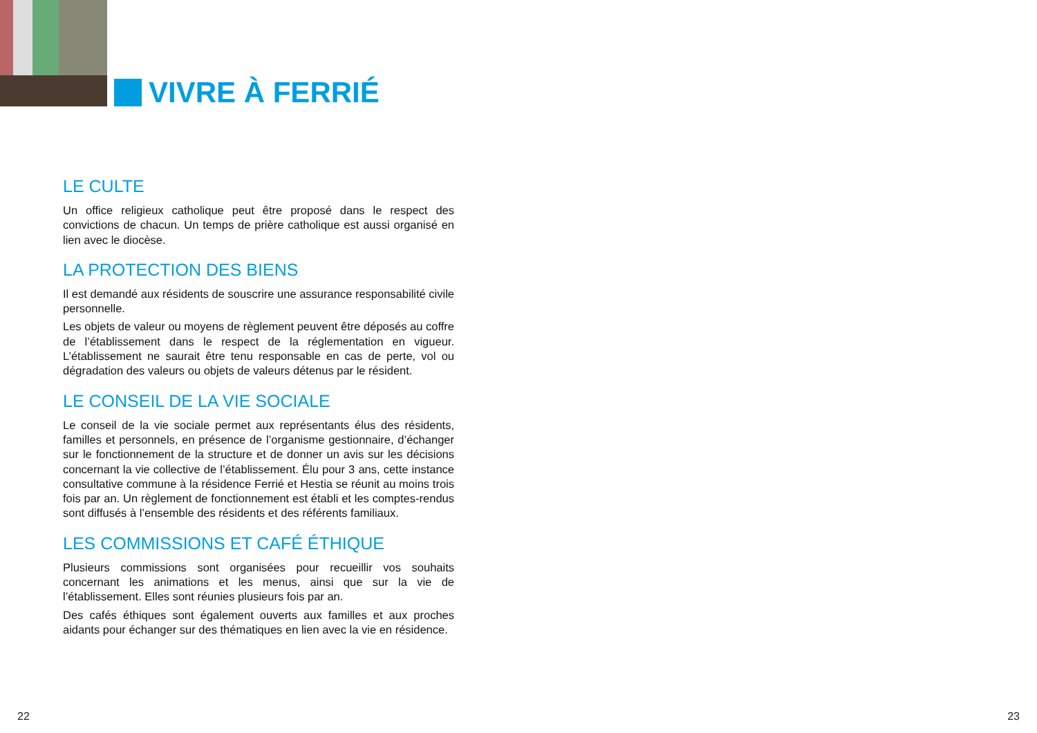VIVRE À FERRIÉ
LE CULTE
Un office religieux catholique peut être proposé dans le respect des convictions de chacun. Un temps de prière catholique est aussi organisé en lien avec le diocèse.
LA PROTECTION DES BIENS
Il est demandé aux résidents de souscrire une assurance responsabilité civile personnelle.
Les objets de valeur ou moyens de règlement peuvent être déposés au coffre de l’établissement dans le respect de la réglementation en vigueur. L’établissement ne saurait être tenu responsable en cas de perte, vol ou dégradation des valeurs ou objets de valeurs détenus par le résident.
LE CONSEIL DE LA VIE SOCIALE
Le conseil de la vie sociale permet aux représentants élus des résidents, familles et personnels, en présence de l’organisme gestionnaire, d’échanger sur le fonctionnement de la structure et de donner un avis sur les décisions concernant la vie collective de l’établissement. Élu pour 3 ans, cette instance consultative commune à la résidence Ferrié et Hestia se réunit au moins trois fois par an. Un règlement de fonctionnement est établi et les comptes-rendus sont diffusés à l’ensemble des résidents et des référents familiaux.
LES COMMISSIONS ET CAFÉ ÉTHIQUE
Plusieurs commissions sont organisées pour recueillir vos souhaits concernant les animations et les menus, ainsi que sur la vie de l’établissement. Elles sont réunies plusieurs fois par an.
Des cafés éthiques sont également ouverts aux familles et aux proches aidants pour échanger sur des thématiques en lien avec la vie en résidence.
22 23